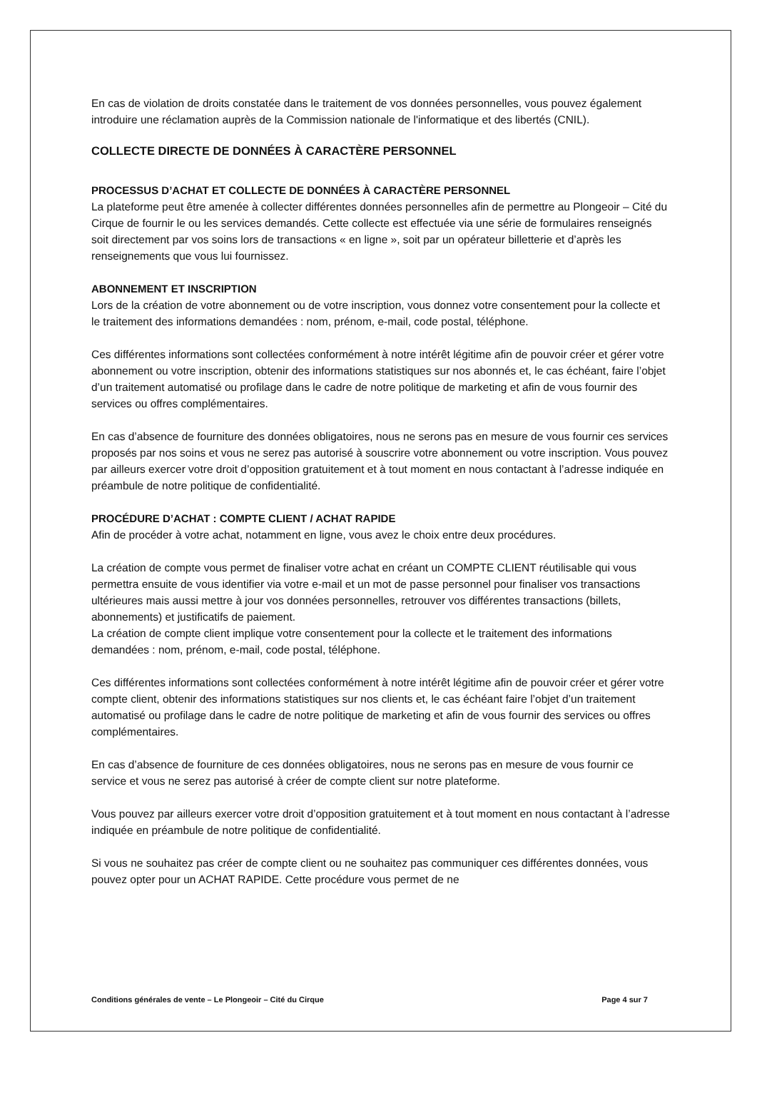En cas de violation de droits constatée dans le traitement de vos données personnelles, vous pouvez également introduire une réclamation auprès de la Commission nationale de l'informatique et des libertés (CNIL).
COLLECTE DIRECTE DE DONNÉES À CARACTÈRE PERSONNEL
PROCESSUS D’ACHAT ET COLLECTE DE DONNÉES À CARACTÈRE PERSONNEL
La plateforme peut être amenée à collecter différentes données personnelles afin de permettre au Plongeoir – Cité du Cirque de fournir le ou les services demandés. Cette collecte est effectuée via une série de formulaires renseignés soit directement par vos soins lors de transactions « en ligne », soit par un opérateur billetterie et d’après les renseignements que vous lui fournissez.
ABONNEMENT ET INSCRIPTION
Lors de la création de votre abonnement ou de votre inscription, vous donnez votre consentement pour la collecte et le traitement des informations demandées : nom, prénom, e-mail, code postal, téléphone.
Ces différentes informations sont collectées conformément à notre intérêt légitime afin de pouvoir créer et gérer votre abonnement ou votre inscription, obtenir des informations statistiques sur nos abonnés et, le cas échéant, faire l’objet d’un traitement automatisé ou profilage dans le cadre de notre politique de marketing et afin de vous fournir des services ou offres complémentaires.
En cas d’absence de fourniture des données obligatoires, nous ne serons pas en mesure de vous fournir ces services proposés par nos soins et vous ne serez pas autorisé à souscrire votre abonnement ou votre inscription. Vous pouvez par ailleurs exercer votre droit d’opposition gratuitement et à tout moment en nous contactant à l’adresse indiquée en préambule de notre politique de confidentialité.
PROCÉDURE D’ACHAT : COMPTE CLIENT / ACHAT RAPIDE
Afin de procéder à votre achat, notamment en ligne, vous avez le choix entre deux procédures.
La création de compte vous permet de finaliser votre achat en créant un COMPTE CLIENT réutilisable qui vous permettra ensuite de vous identifier via votre e-mail et un mot de passe personnel pour finaliser vos transactions ultérieures mais aussi mettre à jour vos données personnelles, retrouver vos différentes transactions (billets, abonnements) et justificatifs de paiement.
La création de compte client implique votre consentement pour la collecte et le traitement des informations demandées : nom, prénom, e-mail, code postal, téléphone.
Ces différentes informations sont collectées conformément à notre intérêt légitime afin de pouvoir créer et gérer votre compte client, obtenir des informations statistiques sur nos clients et, le cas échéant faire l’objet d’un traitement automatisé ou profilage dans le cadre de notre politique de marketing et afin de vous fournir des services ou offres complémentaires.
En cas d’absence de fourniture de ces données obligatoires, nous ne serons pas en mesure de vous fournir ce service et vous ne serez pas autorisé à créer de compte client sur notre plateforme.
Vous pouvez par ailleurs exercer votre droit d’opposition gratuitement et à tout moment en nous contactant à l’adresse indiquée en préambule de notre politique de confidentialité.
Si vous ne souhaitez pas créer de compte client ou ne souhaitez pas communiquer ces différentes données, vous pouvez opter pour un ACHAT RAPIDE. Cette procédure vous permet de ne
Conditions générales de vente – Le Plongeoir – Cité du Cirque Page 4 sur 7